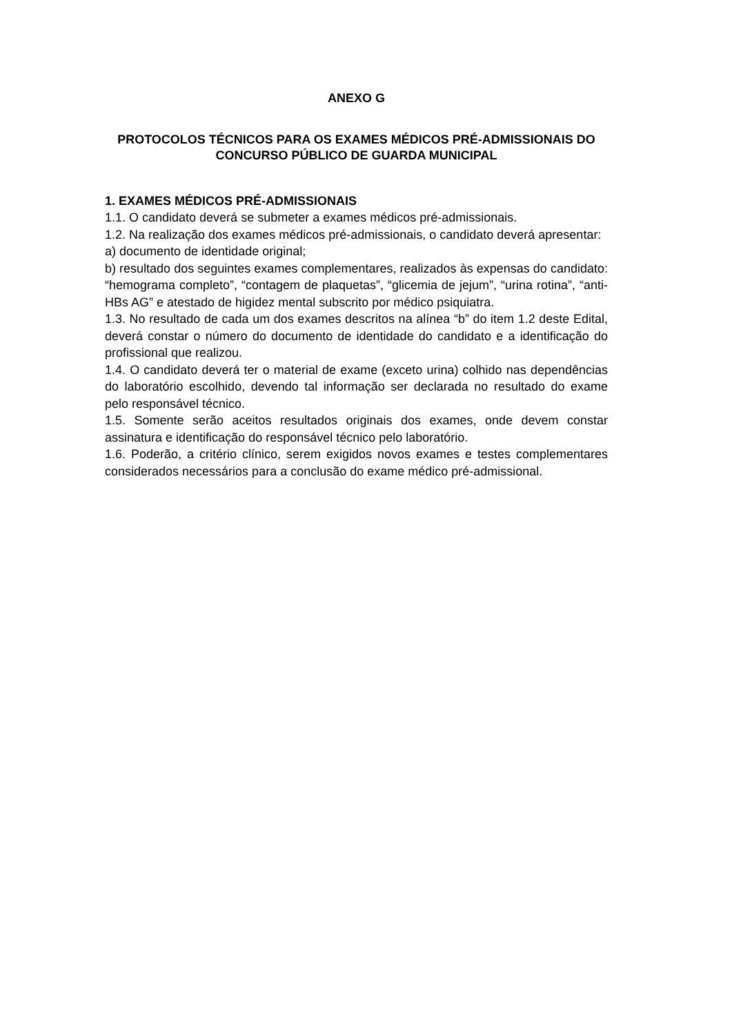ANEXO G
PROTOCOLOS TÉCNICOS PARA OS EXAMES MÉDICOS PRÉ-ADMISSIONAIS DO
CONCURSO PÚBLICO DE GUARDA MUNICIPAL
1. EXAMES MÉDICOS PRÉ-ADMISSIONAIS
1.1. O candidato deverá se submeter a exames médicos pré-admissionais.
1.2. Na realização dos exames médicos pré-admissionais, o candidato deverá apresentar:
a) documento de identidade original;
b) resultado dos seguintes exames complementares, realizados às expensas do candidato: “hemograma completo”, “contagem de plaquetas”, “glicemia de jejum”, “urina rotina”, “anti-HBs AG” e atestado de higidez mental subscrito por médico psiquiatra.
1.3. No resultado de cada um dos exames descritos na alínea “b” do item 1.2 deste Edital, deverá constar o número do documento de identidade do candidato e a identificação do profissional que realizou.
1.4. O candidato deverá ter o material de exame (exceto urina) colhido nas dependências do laboratório escolhido, devendo tal informação ser declarada no resultado do exame pelo responsável técnico.
1.5. Somente serão aceitos resultados originais dos exames, onde devem constar assinatura e identificação do responsável técnico pelo laboratório.
1.6. Poderão, a critério clínico, serem exigidos novos exames e testes complementares considerados necessários para a conclusão do exame médico pré-admissional.